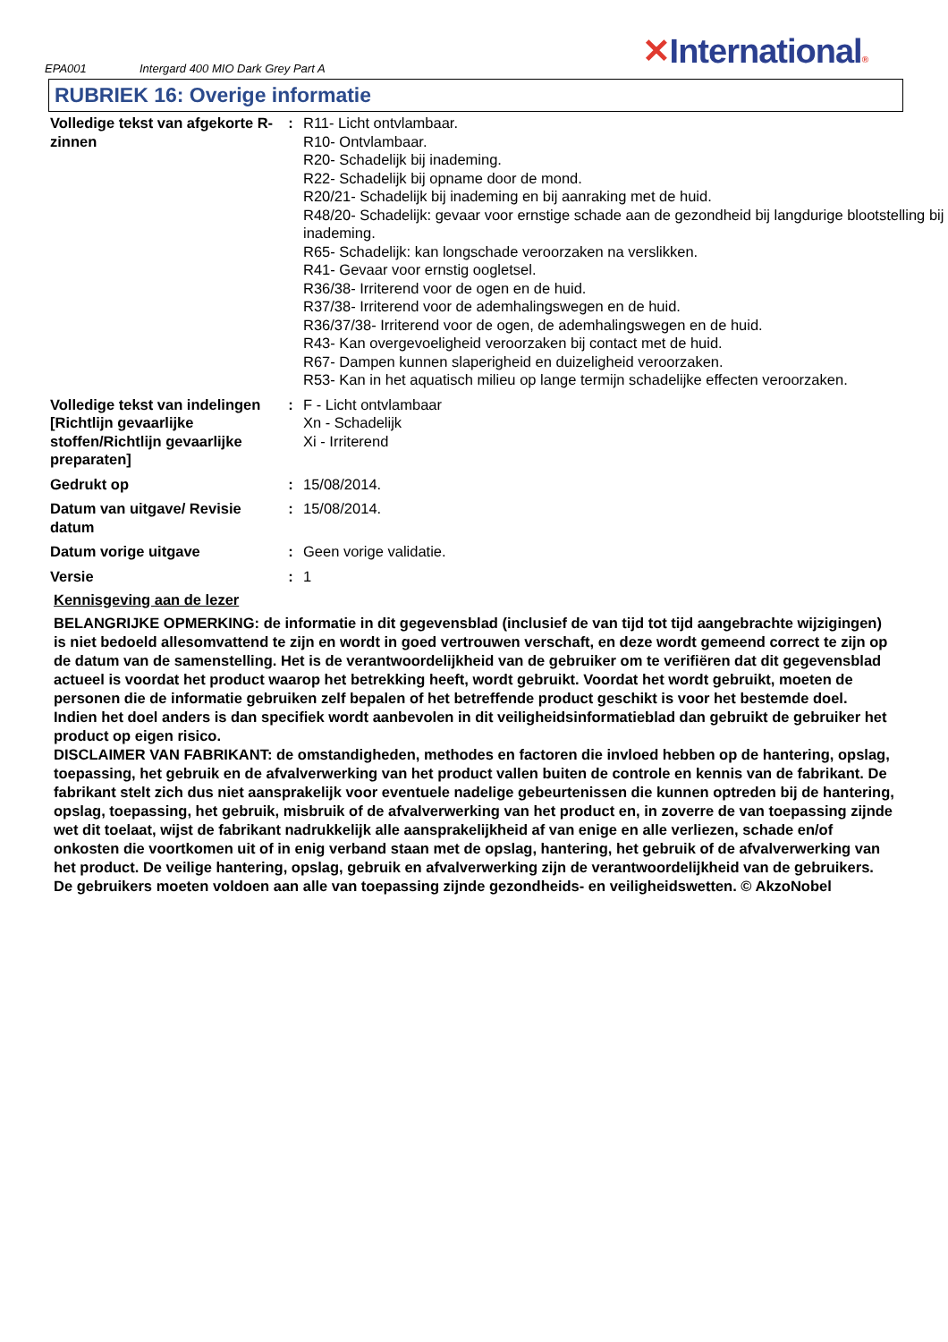EPA001
Intergard 400 MIO Dark Grey Part A
✕International®
RUBRIEK 16: Overige informatie
| Volledige tekst van afgekorte R-zinnen | : | R11- Licht ontvlambaar. R10- Ontvlambaar. R20- Schadelijk bij inademing. R22- Schadelijk bij opname door de mond. R20/21- Schadelijk bij inademing en bij aanraking met de huid. R48/20- Schadelijk: gevaar voor ernstige schade aan de gezondheid bij langdurige blootstelling bij inademing. R65- Schadelijk: kan longschade veroorzaken na verslikken. R41- Gevaar voor ernstig oogletsel. R36/38- Irriterend voor de ogen en de huid. R37/38- Irriterend voor de ademhalingswegen en de huid. R36/37/38- Irriterend voor de ogen, de ademhalingswegen en de huid. R43- Kan overgevoeligheid veroorzaken bij contact met de huid. R67- Dampen kunnen slaperigheid en duizeligheid veroorzaken. R53- Kan in het aquatisch milieu op lange termijn schadelijke effecten veroorzaken. |
| Volledige tekst van indelingen [Richtlijn gevaarlijke stoffen/Richtlijn gevaarlijke preparaten] | : | F - Licht ontvlambaar Xn - Schadelijk Xi - Irriterend |
| Gedrukt op | : | 15/08/2014. |
| Datum van uitgave/ Revisie datum | : | 15/08/2014. |
| Datum vorige uitgave | : | Geen vorige validatie. |
| Versie | : | 1 |
Kennisgeving aan de lezer
BELANGRIJKE OPMERKING: de informatie in dit gegevensblad (inclusief de van tijd tot tijd aangebrachte wijzigingen) is niet bedoeld allesomvattend te zijn en wordt in goed vertrouwen verschaft, en deze wordt gemeend correct te zijn op de datum van de samenstelling. Het is de verantwoordelijkheid van de gebruiker om te verifiëren dat dit gegevensblad actueel is voordat het product waarop het betrekking heeft, wordt gebruikt. Voordat het wordt gebruikt, moeten de personen die de informatie gebruiken zelf bepalen of het betreffende product geschikt is voor het bestemde doel. Indien het doel anders is dan specifiek wordt aanbevolen in dit veiligheidsinformatieblad dan gebruikt de gebruiker het product op eigen risico.
DISCLAIMER VAN FABRIKANT: de omstandigheden, methodes en factoren die invloed hebben op de hantering, opslag, toepassing, het gebruik en de afvalverwerking van het product vallen buiten de controle en kennis van de fabrikant. De fabrikant stelt zich dus niet aansprakelijk voor eventuele nadelige gebeurtenissen die kunnen optreden bij de hantering, opslag, toepassing, het gebruik, misbruik of de afvalverwerking van het product en, in zoverre de van toepassing zijnde wet dit toelaat, wijst de fabrikant nadrukkelijk alle aansprakelijkheid af van enige en alle verliezen, schade en/of onkosten die voortkomen uit of in enig verband staan met de opslag, hantering, het gebruik of de afvalverwerking van het product. De veilige hantering, opslag, gebruik en afvalverwerking zijn de verantwoordelijkheid van de gebruikers. De gebruikers moeten voldoen aan alle van toepassing zijnde gezondheids- en veiligheidswetten. © AkzoNobel